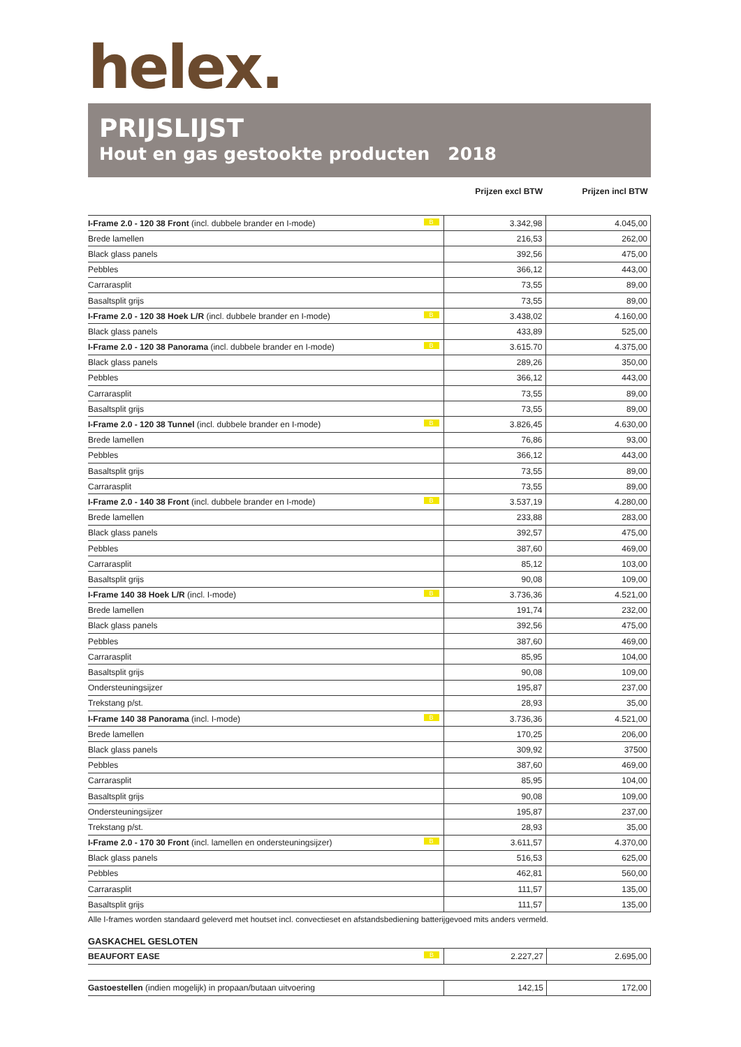helex.
PRIJSLIJST
Hout en gas gestookte producten 2018
| | Prijzen excl BTW | Prijzen incl BTW |
| --- | --- | --- |
| I-Frame 2.0 - 120 38 Front (incl. dubbele brander en I-mode) B | 3.342,98 | 4.045,00 |
| Brede lamellen | 216,53 | 262,00 |
| Black glass panels | 392,56 | 475,00 |
| Pebbles | 366,12 | 443,00 |
| Carrarasplit | 73,55 | 89,00 |
| Basaltsplit grijs | 73,55 | 89,00 |
| I-Frame 2.0 - 120 38 Hoek L/R (incl. dubbele brander en I-mode) B | 3.438,02 | 4.160,00 |
| Black glass panels | 433,89 | 525,00 |
| I-Frame 2.0 - 120 38 Panorama (incl. dubbele brander en I-mode) B | 3.615.70 | 4.375,00 |
| Black glass panels | 289,26 | 350,00 |
| Pebbles | 366,12 | 443,00 |
| Carrarasplit | 73,55 | 89,00 |
| Basaltsplit grijs | 73,55 | 89,00 |
| I-Frame 2.0 - 120 38 Tunnel (incl. dubbele brander en I-mode) B | 3.826,45 | 4.630,00 |
| Brede lamellen | 76,86 | 93,00 |
| Pebbles | 366,12 | 443,00 |
| Basaltsplit grijs | 73,55 | 89,00 |
| Carrarasplit | 73,55 | 89,00 |
| I-Frame 2.0 - 140 38 Front (incl. dubbele brander en I-mode) B | 3.537,19 | 4.280,00 |
| Brede lamellen | 233,88 | 283,00 |
| Black glass panels | 392,57 | 475,00 |
| Pebbles | 387,60 | 469,00 |
| Carrarasplit | 85,12 | 103,00 |
| Basaltsplit grijs | 90,08 | 109,00 |
| I-Frame 140 38 Hoek L/R (incl. I-mode) B | 3.736,36 | 4.521,00 |
| Brede lamellen | 191,74 | 232,00 |
| Black glass panels | 392,56 | 475,00 |
| Pebbles | 387,60 | 469,00 |
| Carrarasplit | 85,95 | 104,00 |
| Basaltsplit grijs | 90,08 | 109,00 |
| Ondersteuningsijzer | 195,87 | 237,00 |
| Trekstang p/st. | 28,93 | 35,00 |
| I-Frame 140 38 Panorama (incl. I-mode) B | 3.736,36 | 4.521,00 |
| Brede lamellen | 170,25 | 206,00 |
| Black glass panels | 309,92 | 37500 |
| Pebbles | 387,60 | 469,00 |
| Carrarasplit | 85,95 | 104,00 |
| Basaltsplit grijs | 90,08 | 109,00 |
| Ondersteuningsijzer | 195,87 | 237,00 |
| Trekstang p/st. | 28,93 | 35,00 |
| I-Frame 2.0 - 170 30 Front (incl. lamellen en ondersteuningsijzer) B | 3.611,57 | 4.370,00 |
| Black glass panels | 516,53 | 625,00 |
| Pebbles | 462,81 | 560,00 |
| Carrarasplit | 111,57 | 135,00 |
| Basaltsplit grijs | 111,57 | 135,00 |
Alle I-frames worden standaard geleverd met houtset incl. convectieset en afstandsbediening batterijgevoed mits anders vermeld.
GASKACHEL GESLOTEN
| BEAUFORT EASE B | 2.227,27 | 2.695,00 |
| Gastoestellen (indien mogelijk) in propaan/butaan uitvoering | 142,15 | 172,00 |